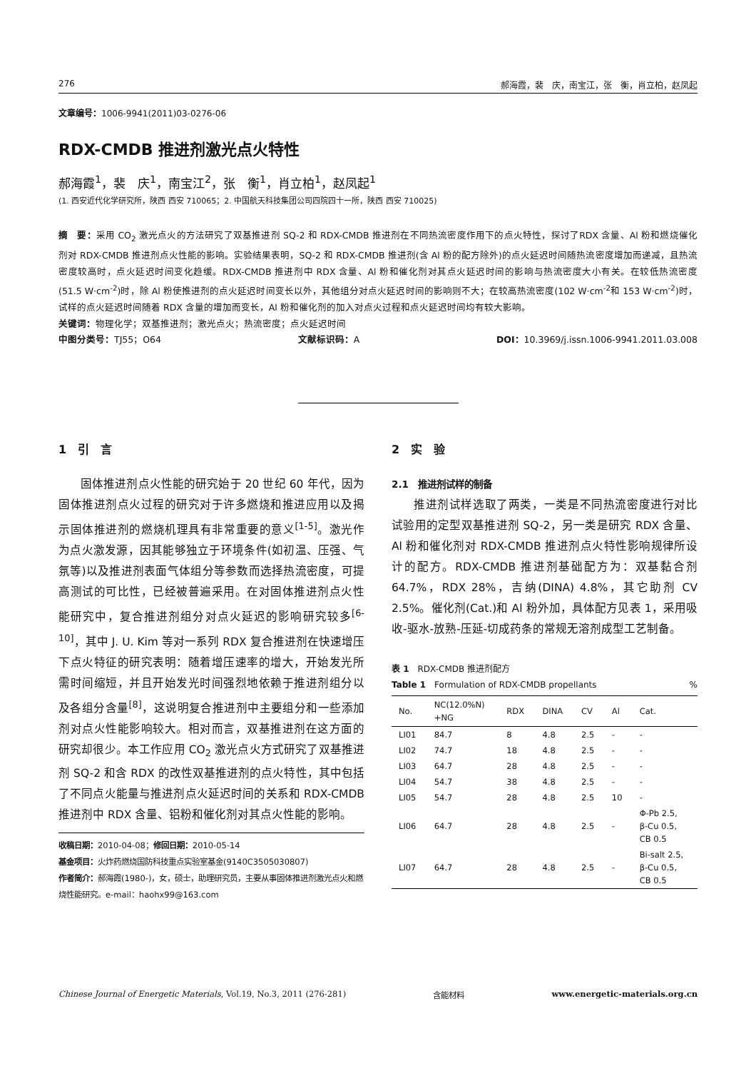276 郝海霞，裴　庆，南宝江，张　衡，肖立柏，赵凤起
文章编号：1006-9941(2011)03-0276-06
RDX-CMDB 推进剂激光点火特性
郝海霞<sup>1</sup>，裴　庆<sup>1</sup>，南宝江<sup>2</sup>，张　衡<sup>1</sup>，肖立柏<sup>1</sup>，赵凤起<sup>1</sup>
(1. 西安近代化学研究所，陕西 西安 710065；2. 中国航天科技集团公司四院四十一所，陕西 西安 710025)
摘　要：采用 CO<sub>2</sub> 激光点火的方法研究了双基推进剂 SQ-2 和 RDX-CMDB 推进剂在不同热流密度作用下的点火特性，探讨了RDX 含量、Al 粉和燃烧催化剂对 RDX-CMDB 推进剂点火性能的影响。实验结果表明，SQ-2 和 RDX-CMDB 推进剂(含 Al 粉的配方除外)的点火延迟时间随热流密度增加而递减，且热流密度较高时，点火延迟时间变化趋缓。RDX-CMDB 推进剂中 RDX 含量、Al 粉和催化剂对其点火延迟时间的影响与热流密度大小有关。在较低热流密度(51.5 W·cm<sup>-2</sup>)时，除 Al 粉使推进剂的点火延迟时间变长以外，其他组分对点火延迟时间的影响则不大；在较高热流密度(102 W·cm<sup>-2</sup>和 153 W·cm<sup>-2</sup>)时，试样的点火延迟时间随着 RDX 含量的增加而变长，Al 粉和催化剂的加入对点火过程和点火延迟时间均有较大影响。
关键词：物理化学；双基推进剂；激光点火；热流密度；点火延迟时间
中图分类号：TJ55；O64 文献标识码：A DOI：10.3969/j.issn.1006-9941.2011.03.008
1　引　言
固体推进剂点火性能的研究始于 20 世纪 60 年代，因为固体推进剂点火过程的研究对于许多燃烧和推进应用以及揭示固体推进剂的燃烧机理具有非常重要的意义<sup>[1-5]</sup>。激光作为点火激发源，因其能够独立于环境条件(如初温、压强、气氛等)以及推进剂表面气体组分等参数而选择热流密度，可提高测试的可比性，已经被普遍采用。在对固体推进剂点火性能研究中，复合推进剂组分对点火延迟的影响研究较多<sup>[6-10]</sup>，其中 J. U. Kim 等对一系列 RDX 复合推进剂在快速增压下点火特征的研究表明：随着增压速率的增大，开始发光所需时间缩短，并且开始发光时间强烈地依赖于推进剂组分以及各组分含量<sup>[8]</sup>，这说明复合推进剂中主要组分和一些添加剂对点火性能影响较大。相对而言，双基推进剂在这方面的研究却很少。本工作应用 CO<sub>2</sub> 激光点火方式研究了双基推进剂 SQ-2 和含 RDX 的改性双基推进剂的点火特性，其中包括了不同点火能量与推进剂点火延迟时间的关系和 RDX-CMDB 推进剂中 RDX 含量、铝粉和催化剂对其点火性能的影响。
收稿日期：2010-04-08；修回日期：2010-05-14
基金项目：火炸药燃烧国防科技重点实验室基金(9140C3505030807)
作者简介：郝海霞(1980-)，女，硕士，助理研究员，主要从事固体推进剂激光点火和燃烧性能研究。e-mail：haohx99@163.com
2　实　验
2.1　推进剂试样的制备
推进剂试样选取了两类，一类是不同热流密度进行对比试验用的定型双基推进剂 SQ-2，另一类是研究 RDX 含量、Al 粉和催化剂对 RDX-CMDB 推进剂点火特性影响规律所设计的配方。RDX-CMDB 推进剂基础配方为：双基黏合剂 64.7%，RDX 28%，吉纳(DINA) 4.8%，其它助剂 CV 2.5%。催化剂(Cat.)和 Al 粉外加，具体配方见表 1，采用吸收-驱水-放熟-压延-切成药条的常规无溶剂成型工艺制备。
表 1　RDX-CMDB 推进剂配方
Table 1　Formulation of RDX-CMDB propellants%
| No. | NC(12.0%N) +NG | RDX | DINA | CV | Al | Cat. |
| --- | --- | --- | --- | --- | --- | --- |
| LI01 | 84.7 | 8 | 4.8 | 2.5 | - | - |
| LI02 | 74.7 | 18 | 4.8 | 2.5 | - | - |
| LI03 | 64.7 | 28 | 4.8 | 2.5 | - | - |
| LI04 | 54.7 | 38 | 4.8 | 2.5 | - | - |
| LI05 | 54.7 | 28 | 4.8 | 2.5 | 10 | - |
| LI06 | 64.7 | 28 | 4.8 | 2.5 | - | Φ-Pb 2.5, β-Cu 0.5, CB 0.5 |
| LI07 | 64.7 | 28 | 4.8 | 2.5 | - | Bi-salt 2.5, β-Cu 0.5, CB 0.5 |
Chinese Journal of Energetic Materials, Vol.19, No.3, 2011 (276-281) 含能材料 www.energetic-materials.org.cn